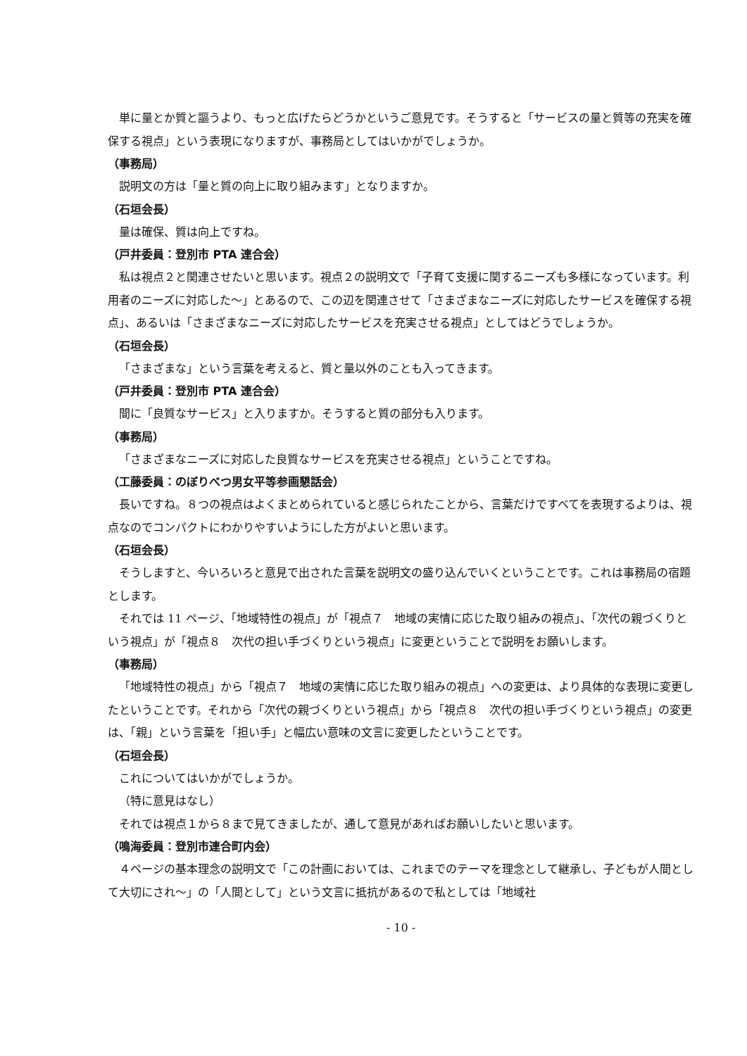単に量とか質と謳うより、もっと広げたらどうかというご意見です。そうすると「サービスの量と質等の充実を確保する視点」という表現になりますが、事務局としてはいかがでしょうか。
（事務局）
説明文の方は「量と質の向上に取り組みます」となりますか。
（石垣会長）
量は確保、質は向上ですね。
（戸井委員：登別市 PTA 連合会）
私は視点２と関連させたいと思います。視点２の説明文で「子育て支援に関するニーズも多様になっています。利用者のニーズに対応した～」とあるので、この辺を関連させて「さまざまなニーズに対応したサービスを確保する視点」、あるいは「さまざまなニーズに対応したサービスを充実させる視点」としてはどうでしょうか。
（石垣会長）
「さまざまな」という言葉を考えると、質と量以外のことも入ってきます。
（戸井委員：登別市 PTA 連合会）
間に「良質なサービス」と入りますか。そうすると質の部分も入ります。
（事務局）
「さまざまなニーズに対応した良質なサービスを充実させる視点」ということですね。
（工藤委員：のぼりべつ男女平等参画懇話会）
長いですね。８つの視点はよくまとめられていると感じられたことから、言葉だけですべてを表現するよりは、視点なのでコンパクトにわかりやすいようにした方がよいと思います。
（石垣会長）
そうしますと、今いろいろと意見で出された言葉を説明文の盛り込んでいくということです。これは事務局の宿題とします。
それでは 11 ページ、「地域特性の視点」が「視点７　地域の実情に応じた取り組みの視点」、「次代の親づくりという視点」が「視点８　次代の担い手づくりという視点」に変更ということで説明をお願いします。
（事務局）
「地域特性の視点」から「視点７　地域の実情に応じた取り組みの視点」への変更は、より具体的な表現に変更したということです。それから「次代の親づくりという視点」から「視点８　次代の担い手づくりという視点」の変更は、「親」という言葉を「担い手」と幅広い意味の文言に変更したということです。
（石垣会長）
これについてはいかがでしょうか。
（特に意見はなし）
それでは視点１から８まで見てきましたが、通して意見があればお願いしたいと思います。
（鳴海委員：登別市連合町内会）
４ページの基本理念の説明文で「この計画においては、これまでのテーマを理念として継承し、子どもが人間として大切にされ～」の「人間として」という文言に抵抗があるので私としては「地域社
- 10 -